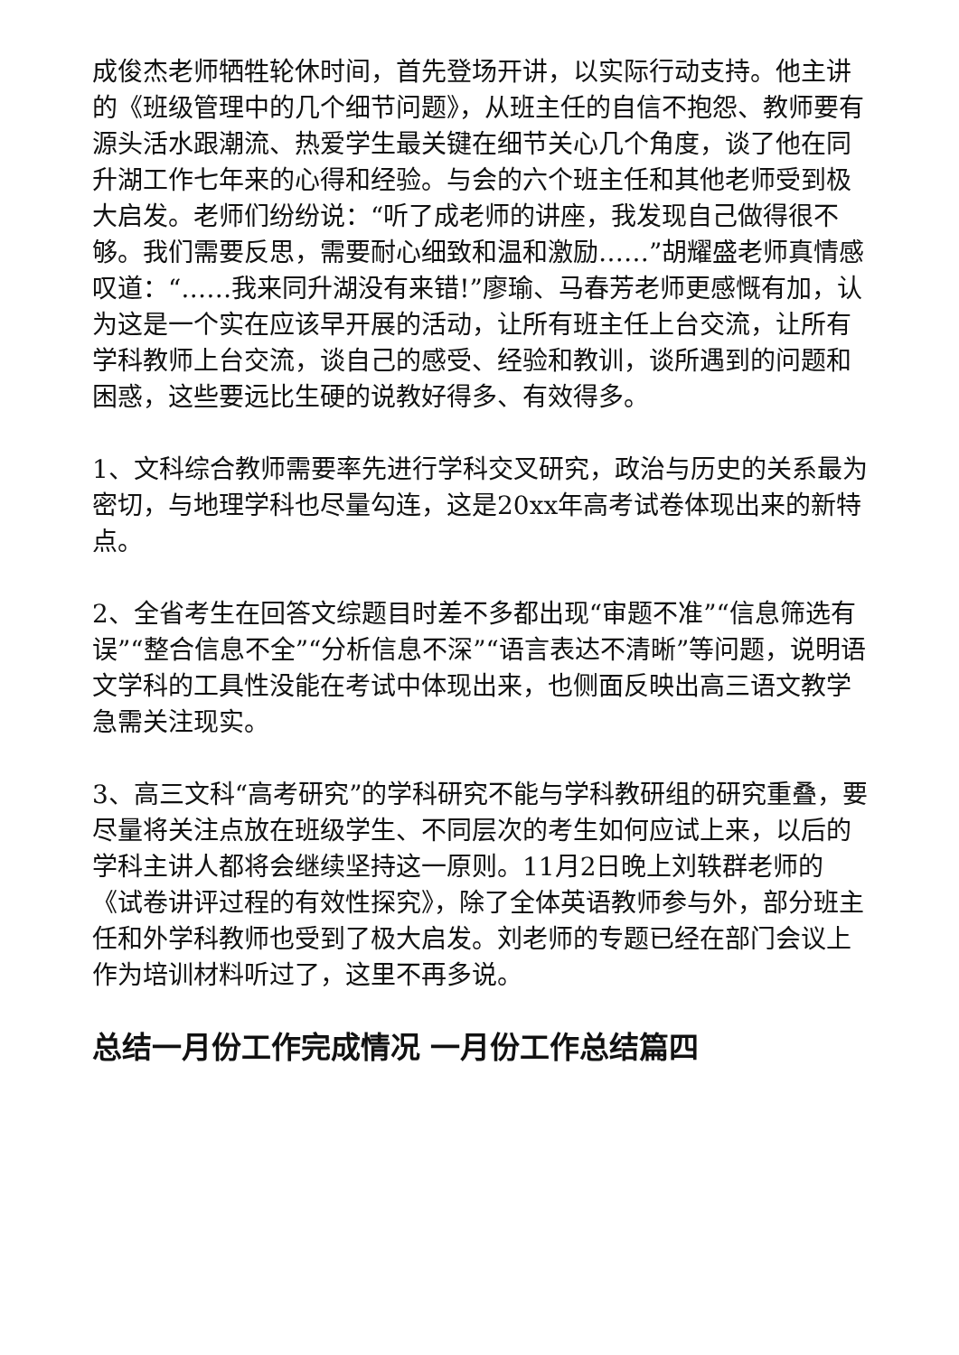成俊杰老师牺牲轮休时间，首先登场开讲，以实际行动支持。他主讲的《班级管理中的几个细节问题》，从班主任的自信不抱怨、教师要有源头活水跟潮流、热爱学生最关键在细节关心几个角度，谈了他在同升湖工作七年来的心得和经验。与会的六个班主任和其他老师受到极大启发。老师们纷纷说：“听了成老师的讲座，我发现自己做得很不够。我们需要反思，需要耐心细致和温和激励……”胡耀盛老师真情感叹道：“……我来同升湖没有来错!”廖瑜、马春芳老师更感慨有加，认为这是一个实在应该早开展的活动，让所有班主任上台交流，让所有学科教师上台交流，谈自己的感受、经验和教训，谈所遇到的问题和困惑，这些要远比生硬的说教好得多、有效得多。
1、文科综合教师需要率先进行学科交叉研究，政治与历史的关系最为密切，与地理学科也尽量勾连，这是20xx年高考试卷体现出来的新特点。
2、全省考生在回答文综题目时差不多都出现“审题不准”“信息筛选有误”“整合信息不全”“分析信息不深”“语言表达不清晰”等问题，说明语文学科的工具性没能在考试中体现出来，也侧面反映出高三语文教学急需关注现实。
3、高三文科“高考研究”的学科研究不能与学科教研组的研究重叠，要尽量将关注点放在班级学生、不同层次的考生如何应试上来，以后的学科主讲人都将会继续坚持这一原则。11月2日晚上刘轶群老师的《试卷讲评过程的有效性探究》，除了全体英语教师参与外，部分班主任和外学科教师也受到了极大启发。刘老师的专题已经在部门会议上作为培训材料听过了，这里不再多说。
总结一月份工作完成情况 一月份工作总结篇四